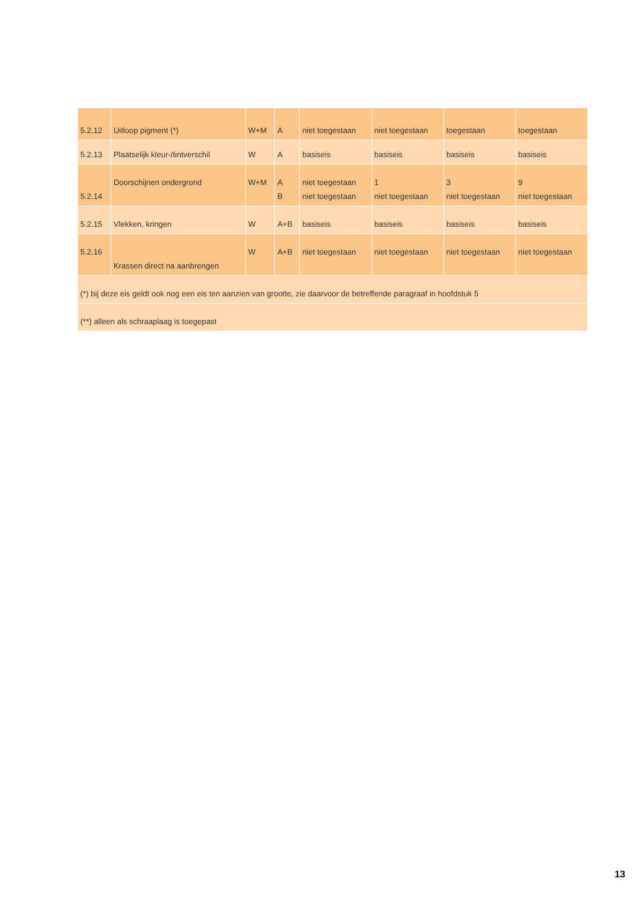| 5.2.12 | Uitloop pigment (*) | W+M | A | niet toegestaan | niet toegestaan | toegestaan | toegestaan |
| 5.2.13 | Plaatselijk kleur-/tintverschil | W | A | basiseis | basiseis | basiseis | basiseis |
| 5.2.14 | Doorschijnen ondergrond | W+M | A B | niet toegestaan niet toegestaan | 1 niet toegestaan | 3 niet toegestaan | 9 niet toegestaan |
| 5.2.15 | Vlekken, kringen | W | A+B | basiseis | basiseis | basiseis | basiseis |
| 5.2.16 | Krassen direct na aanbrengen | W | A+B | niet toegestaan | niet toegestaan | niet toegestaan | niet toegestaan |
| (*) bij deze eis geldt ook nog een eis ten aanzien van grootte, zie daarvoor de betreffende paragraaf in hoofdstuk 5 | | | | | | | |
| (**) alleen als schraaplaag is toegepast | | | | | | | |
13